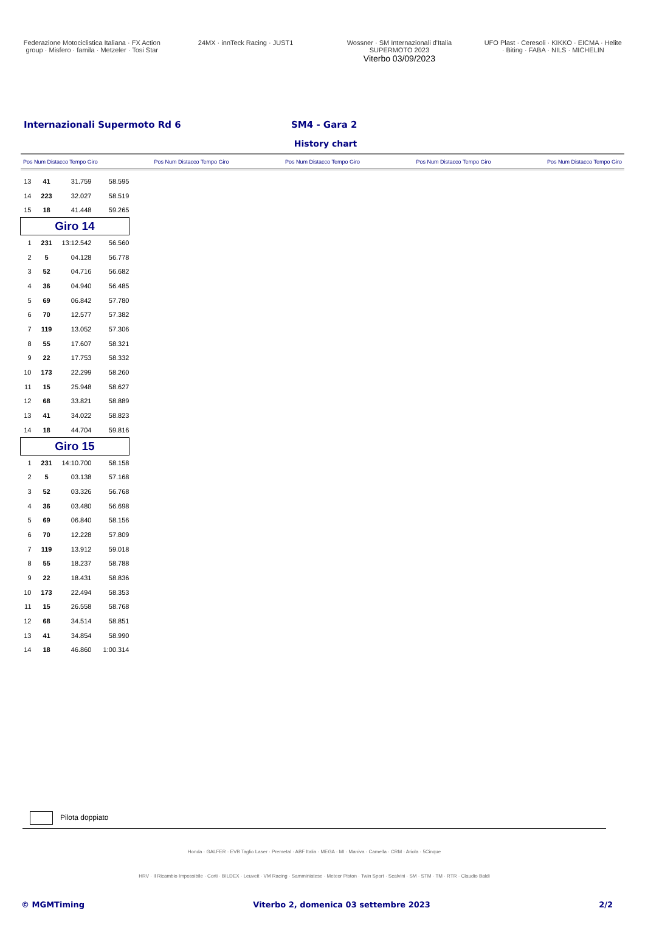Federazione Motociclistica Italiana · FX Action group · Misfero · famila · Metzeler · Tosi Star
24MX · innTeck Racing · JUST1 Wossner · SM Internazionali d'Italia SUPERMOTO 2023
Viterbo 03/09/2023
UFO Plast · Ceresoli · KIKKO · EICMA · Helite · Biting · FABA · NILS · MICHELIN
Internazionali Supermoto Rd 6 SM4 - Gara 2
History chart
Pos Num Distacco Tempo Giro Pos Num Distacco Tempo Giro Pos Num Distacco Tempo Giro Pos Num Distacco Tempo Giro Pos Num Distacco Tempo Giro
| 13 | 41 | 31.759 | 58.595 |
| 14 | 223 | 32.027 | 58.519 |
| 15 | 18 | 41.448 | 59.265 |
| Giro 14 | | | |
| 1 | 231 | 13:12.542 | 56.560 |
| 2 | 5 | 04.128 | 56.778 |
| 3 | 52 | 04.716 | 56.682 |
| 4 | 36 | 04.940 | 56.485 |
| 5 | 69 | 06.842 | 57.780 |
| 6 | 70 | 12.577 | 57.382 |
| 7 | 119 | 13.052 | 57.306 |
| 8 | 55 | 17.607 | 58.321 |
| 9 | 22 | 17.753 | 58.332 |
| 10 | 173 | 22.299 | 58.260 |
| 11 | 15 | 25.948 | 58.627 |
| 12 | 68 | 33.821 | 58.889 |
| 13 | 41 | 34.022 | 58.823 |
| 14 | 18 | 44.704 | 59.816 |
| Giro 15 | | | |
| 1 | 231 | 14:10.700 | 58.158 |
| 2 | 5 | 03.138 | 57.168 |
| 3 | 52 | 03.326 | 56.768 |
| 4 | 36 | 03.480 | 56.698 |
| 5 | 69 | 06.840 | 58.156 |
| 6 | 70 | 12.228 | 57.809 |
| 7 | 119 | 13.912 | 59.018 |
| 8 | 55 | 18.237 | 58.788 |
| 9 | 22 | 18.431 | 58.836 |
| 10 | 173 | 22.494 | 58.353 |
| 11 | 15 | 26.558 | 58.768 |
| 12 | 68 | 34.514 | 58.851 |
| 13 | 41 | 34.854 | 58.990 |
| 14 | 18 | 46.860 | 1:00.314 |
Pilota doppiato
Honda · GALFER · EVB Taglio Laser · Premetal · ABF Italia · MEGA · MI · Maniva · Camella · CRM · Ariola · 5Cinque
HRV · Il Ricambio Impossibile · Corti · BILDEX · Leuveit · VM Racing · Samminiatese · Meteor Piston · Twin Sport · Scalvini · SM · STM · TM · RTR · Claudio Baldi
© MGMTiming Viterbo 2, domenica 03 settembre 2023 2/2